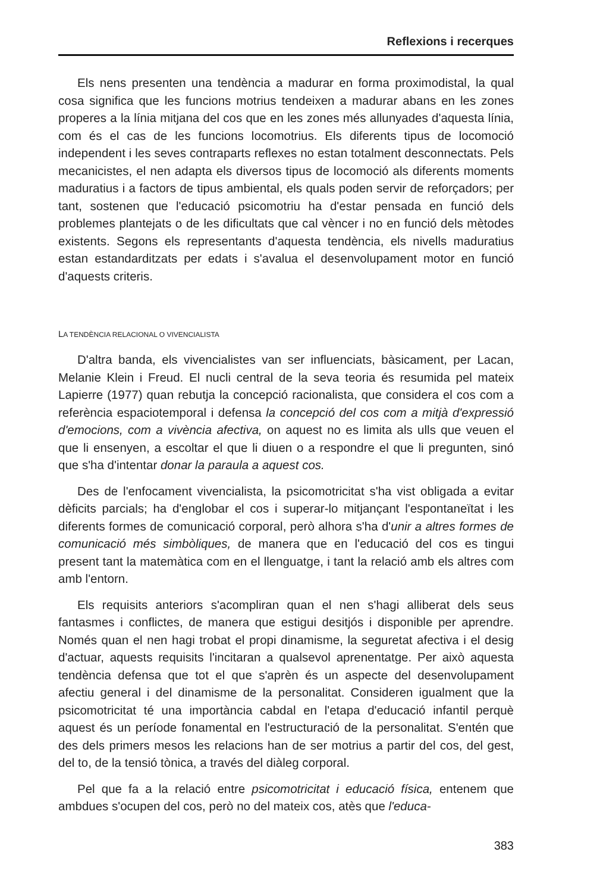Reflexions i recerques
Els nens presenten una tendència a madurar en forma proximodistal, la qual cosa significa que les funcions motrius tendeixen a madurar abans en les zones properes a la línia mitjana del cos que en les zones més allunyades d'aquesta línia, com és el cas de les funcions locomotrius. Els diferents tipus de locomoció independent i les seves contraparts reflexes no estan totalment desconnectats. Pels mecanicistes, el nen adapta els diversos tipus de locomoció als diferents moments maduratius i a factors de tipus ambiental, els quals poden servir de reforçadors; per tant, sostenen que l'educació psicomotriu ha d'estar pensada en funció dels problemes plantejats o de les dificultats que cal vèncer i no en funció dels mètodes existents. Segons els representants d'aquesta tendència, els nivells maduratius estan estandarditzats per edats i s'avalua el desenvolupament motor en funció d'aquests criteris.
LA TENDÈNCIA RELACIONAL O VIVENCIALISTA
D'altra banda, els vivencialistes van ser influenciats, bàsicament, per Lacan, Melanie Klein i Freud. El nucli central de la seva teoria és resumida pel mateix Lapierre (1977) quan rebutja la concepció racionalista, que considera el cos com a referència espaciotemporal i defensa la concepció del cos com a mitjà d'expressió d'emocions, com a vivència afectiva, on aquest no es limita als ulls que veuen el que li ensenyen, a escoltar el que li diuen o a respondre el que li pregunten, sinó que s'ha d'intentar donar la paraula a aquest cos.
Des de l'enfocament vivencialista, la psicomotricitat s'ha vist obligada a evitar dèficits parcials; ha d'englobar el cos i superar-lo mitjançant l'espontaneïtat i les diferents formes de comunicació corporal, però alhora s'ha d'unir a altres formes de comunicació més simbòliques, de manera que en l'educació del cos es tingui present tant la matemàtica com en el llenguatge, i tant la relació amb els altres com amb l'entorn.
Els requisits anteriors s'acompliran quan el nen s'hagi alliberat dels seus fantasmes i conflictes, de manera que estigui desitjós i disponible per aprendre. Només quan el nen hagi trobat el propi dinamisme, la seguretat afectiva i el desig d'actuar, aquests requisits l'incitaran a qualsevol aprenentatge. Per això aquesta tendència defensa que tot el que s'aprèn és un aspecte del desenvolupament afectiu general i del dinamisme de la personalitat. Consideren igualment que la psicomotricitat té una importància cabdal en l'etapa d'educació infantil perquè aquest és un període fonamental en l'estructuració de la personalitat. S'entén que des dels primers mesos les relacions han de ser motrius a partir del cos, del gest, del to, de la tensió tònica, a través del diàleg corporal.
Pel que fa a la relació entre psicomotricitat i educació física, entenem que ambdues s'ocupen del cos, però no del mateix cos, atès que l'educa-
383